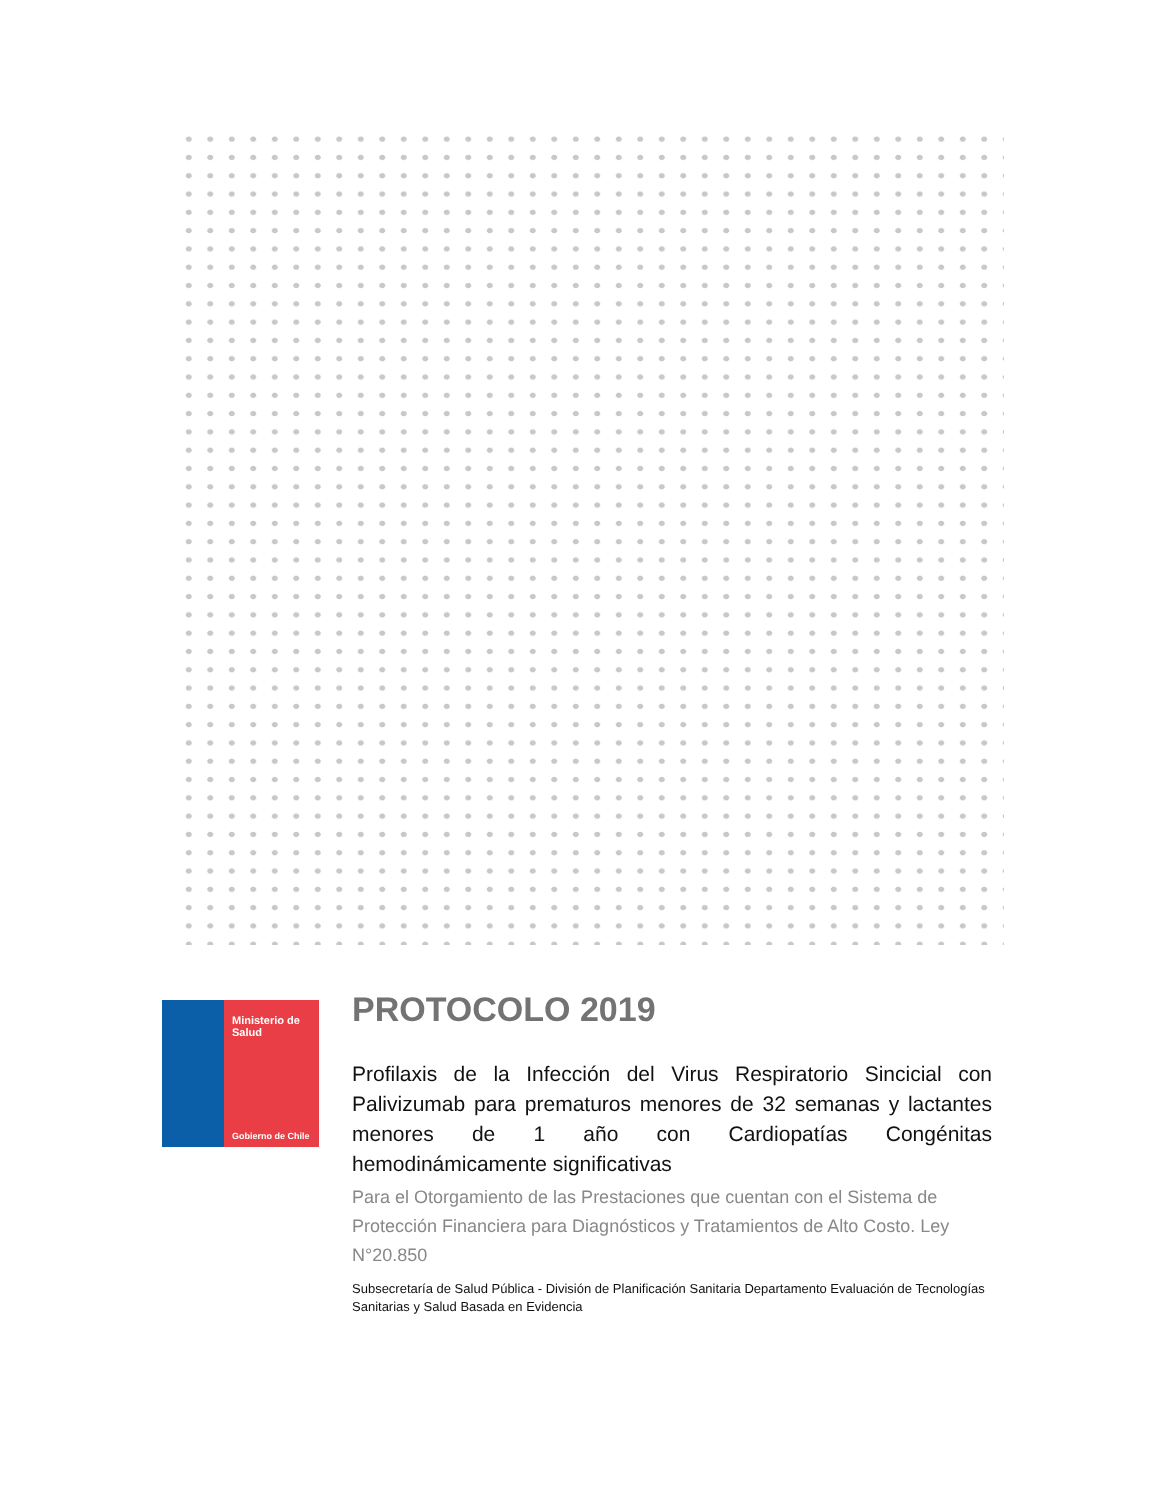Ministerio de
Salud
Gobierno de Chile
PROTOCOLO 2019
Profilaxis de la Infección del Virus Respiratorio Sincicial con Palivizumab para prematuros menores de 32 semanas y lactantes menores de 1 año con Cardiopatías Congénitas hemodinámicamente significativas
Para el Otorgamiento de las Prestaciones que cuentan con el Sistema de Protección Financiera para Diagnósticos y Tratamientos de Alto Costo. Ley N°20.850
Subsecretaría de Salud Pública - División de Planificación Sanitaria Departamento Evaluación de Tecnologías Sanitarias y Salud Basada en Evidencia